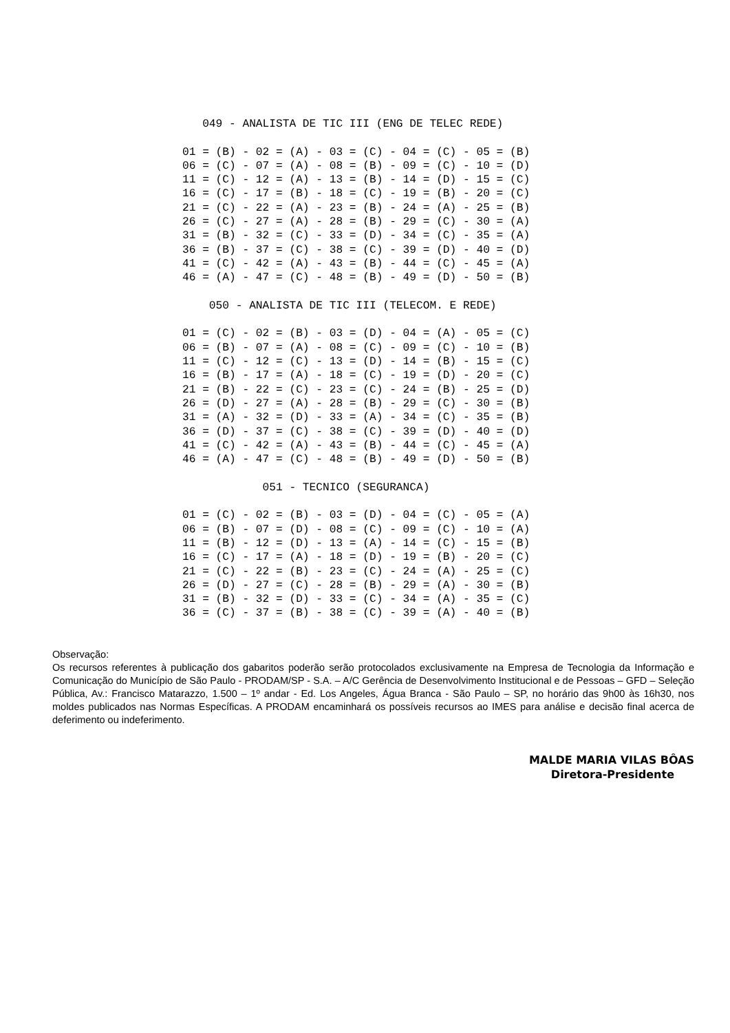049 - ANALISTA DE TIC III (ENG DE TELEC REDE)

01 = (B) - 02 = (A) - 03 = (C) - 04 = (C) - 05 = (B)
06 = (C) - 07 = (A) - 08 = (B) - 09 = (C) - 10 = (D)
11 = (C) - 12 = (A) - 13 = (B) - 14 = (D) - 15 = (C)
16 = (C) - 17 = (B) - 18 = (C) - 19 = (B) - 20 = (C)
21 = (C) - 22 = (A) - 23 = (B) - 24 = (A) - 25 = (B)
26 = (C) - 27 = (A) - 28 = (B) - 29 = (C) - 30 = (A)
31 = (B) - 32 = (C) - 33 = (D) - 34 = (C) - 35 = (A)
36 = (B) - 37 = (C) - 38 = (C) - 39 = (D) - 40 = (D)
41 = (C) - 42 = (A) - 43 = (B) - 44 = (C) - 45 = (A)
46 = (A) - 47 = (C) - 48 = (B) - 49 = (D) - 50 = (B)

    050 - ANALISTA DE TIC III (TELECOM. E REDE)

01 = (C) - 02 = (B) - 03 = (D) - 04 = (A) - 05 = (C)
06 = (B) - 07 = (A) - 08 = (C) - 09 = (C) - 10 = (B)
11 = (C) - 12 = (C) - 13 = (D) - 14 = (B) - 15 = (C)
16 = (B) - 17 = (A) - 18 = (C) - 19 = (D) - 20 = (C)
21 = (B) - 22 = (C) - 23 = (C) - 24 = (B) - 25 = (D)
26 = (D) - 27 = (A) - 28 = (B) - 29 = (C) - 30 = (B)
31 = (A) - 32 = (D) - 33 = (A) - 34 = (C) - 35 = (B)
36 = (D) - 37 = (C) - 38 = (C) - 39 = (D) - 40 = (D)
41 = (C) - 42 = (A) - 43 = (B) - 44 = (C) - 45 = (A)
46 = (A) - 47 = (C) - 48 = (B) - 49 = (D) - 50 = (B)

            051 - TECNICO (SEGURANCA)

01 = (C) - 02 = (B) - 03 = (D) - 04 = (C) - 05 = (A)
06 = (B) - 07 = (D) - 08 = (C) - 09 = (C) - 10 = (A)
11 = (B) - 12 = (D) - 13 = (A) - 14 = (C) - 15 = (B)
16 = (C) - 17 = (A) - 18 = (D) - 19 = (B) - 20 = (C)
21 = (C) - 22 = (B) - 23 = (C) - 24 = (A) - 25 = (C)
26 = (D) - 27 = (C) - 28 = (B) - 29 = (A) - 30 = (B)
31 = (B) - 32 = (D) - 33 = (C) - 34 = (A) - 35 = (C)
36 = (C) - 37 = (B) - 38 = (C) - 39 = (A) - 40 = (B)
Observação:
Os recursos referentes à publicação dos gabaritos poderão serão protocolados exclusivamente na Empresa de Tecnologia da Informação e Comunicação do Município de São Paulo - PRODAM/SP - S.A. – A/C Gerência de Desenvolvimento Institucional e de Pessoas – GFD – Seleção Pública, Av.: Francisco Matarazzo, 1.500 – 1º andar - Ed. Los Angeles, Água Branca - São Paulo – SP, no horário das 9h00 às 16h30, nos moldes publicados nas Normas Específicas. A PRODAM encaminhará os possíveis recursos ao IMES para análise e decisão final acerca de deferimento ou indeferimento.
MALDE MARIA VILAS BÔAS
Diretora-Presidente